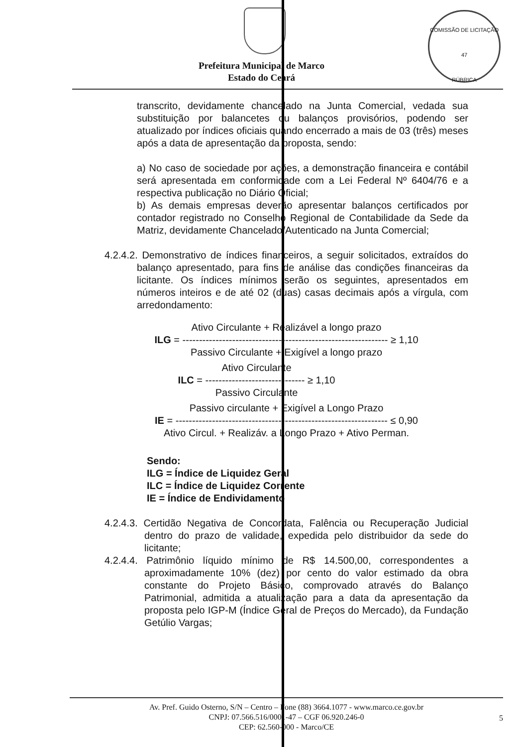COMISSÃO DE LICITAÇÃO
47
RÚBRICA
Prefeitura Municipal de Marco
Estado do Ceará
transcrito, devidamente chancelado na Junta Comercial, vedada sua substituição por balancetes ou balanços provisórios, podendo ser atualizado por índices oficiais quando encerrado a mais de 03 (três) meses após a data de apresentação da proposta, sendo:
a) No caso de sociedade por ações, a demonstração financeira e contábil será apresentada em conformidade com a Lei Federal Nº 6404/76 e a respectiva publicação no Diário Oficial;
b) As demais empresas deverão apresentar balanços certificados por contador registrado no Conselho Regional de Contabilidade da Sede da Matriz, devidamente Chancelado/Autenticado na Junta Comercial;
4.2.4.2. Demonstrativo de índices financeiros, a seguir solicitados, extraídos do balanço apresentado, para fins de análise das condições financeiras da licitante. Os índices mínimos serão os seguintes, apresentados em números inteiros e de até 02 (duas) casas decimais após a vírgula, com arredondamento:
Ativo Circulante + Realizável a longo prazo
ILG = -------------------------------------------------------------- ≥ 1,10
Passivo Circulante + Exigível a longo prazo
Ativo Circulante
ILC = ------------------------------ ≥ 1,10
Passivo Circulante
Passivo circulante + Exigível a Longo Prazo
IE = ---------------------------------------------------------------- ≤ 0,90
Ativo Circul. + Realizáv. a Longo Prazo + Ativo Perman.
Sendo:
ILG = Índice de Liquidez Geral
ILC = Índice de Liquidez Corrente
IE = Índice de Endividamento
4.2.4.3. Certidão Negativa de Concordata, Falência ou Recuperação Judicial dentro do prazo de validade, expedida pelo distribuidor da sede do licitante;
4.2.4.4. Patrimônio líquido mínimo de R$ 14.500,00, correspondentes a aproximadamente 10% (dez) por cento do valor estimado da obra constante do Projeto Básico, comprovado através do Balanço Patrimonial, admitida a atualização para a data da apresentação da proposta pelo IGP-M (Índice Geral de Preços do Mercado), da Fundação Getúlio Vargas;
Av. Pref. Guido Osterno, S/N – Centro – Fone (88) 3664.1077 - www.marco.ce.gov.br
CNPJ: 07.566.516/0001-47 – CGF 06.920.246-0
CEP: 62.560-000 - Marco/CE
5